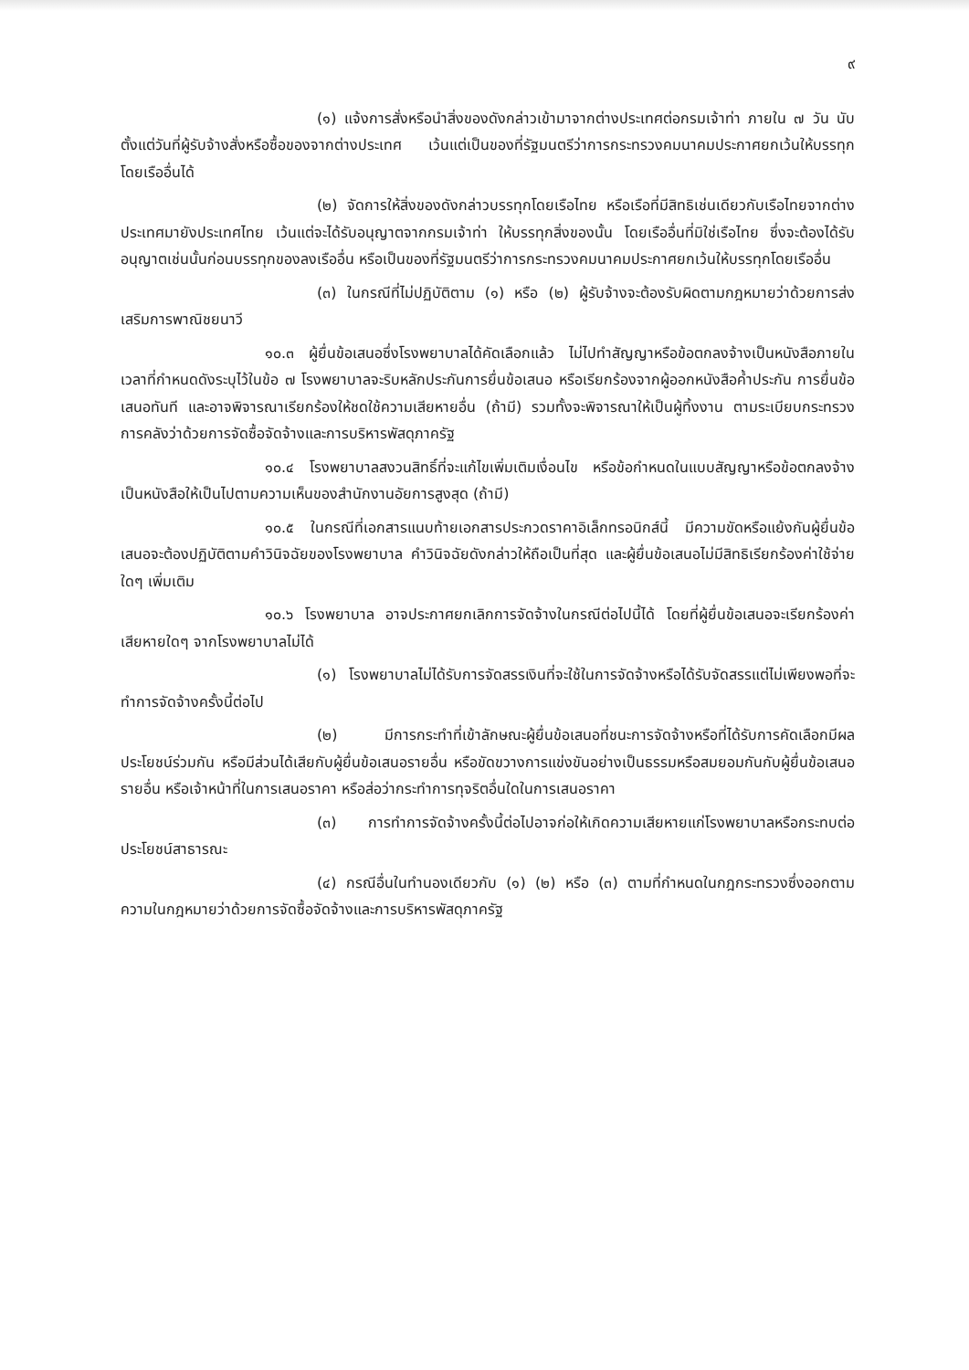๙
(๑) แจ้งการสั่งหรือนำสิ่งของดังกล่าวเข้ามาจากต่างประเทศต่อกรมเจ้าท่า ภายใน ๗ วัน นับตั้งแต่วันที่ผู้รับจ้างสั่งหรือซื้อของจากต่างประเทศ เว้นแต่เป็นของที่รัฐมนตรีว่าการกระทรวงคมนาคมประกาศยกเว้นให้บรรทุกโดยเรืออื่นได้
(๒) จัดการให้สิ่งของดังกล่าวบรรทุกโดยเรือไทย หรือเรือที่มีสิทธิเช่นเดียวกับเรือไทยจากต่างประเทศมายังประเทศไทย เว้นแต่จะได้รับอนุญาตจากกรมเจ้าท่า ให้บรรทุกสิ่งของนั้น โดยเรืออื่นที่มิใช่เรือไทย ซึ่งจะต้องได้รับอนุญาตเช่นนั้นก่อนบรรทุกของลงเรืออื่น หรือเป็นของที่รัฐมนตรีว่าการกระทรวงคมนาคมประกาศยกเว้นให้บรรทุกโดยเรืออื่น
(๓) ในกรณีที่ไม่ปฏิบัติตาม (๑) หรือ (๒) ผู้รับจ้างจะต้องรับผิดตามกฎหมายว่าด้วยการส่งเสริมการพาณิชยนาวี
๑๐.๓ ผู้ยื่นข้อเสนอซึ่งโรงพยาบาลได้คัดเลือกแล้ว ไม่ไปทำสัญญาหรือข้อตกลงจ้างเป็นหนังสือภายในเวลาที่กำหนดดังระบุไว้ในข้อ ๗ โรงพยาบาลจะริบหลักประกันการยื่นข้อเสนอ หรือเรียกร้องจากผู้ออกหนังสือค้ำประกัน การยื่นข้อเสนอทันที และอาจพิจารณาเรียกร้องให้ชดใช้ความเสียหายอื่น (ถ้ามี) รวมทั้งจะพิจารณาให้เป็นผู้ทิ้งงาน ตามระเบียบกระทรวงการคลังว่าด้วยการจัดซื้อจัดจ้างและการบริหารพัสดุภาครัฐ
๑๐.๔ โรงพยาบาลสงวนสิทธิ์ที่จะแก้ไขเพิ่มเติมเงื่อนไข หรือข้อกำหนดในแบบสัญญาหรือข้อตกลงจ้างเป็นหนังสือให้เป็นไปตามความเห็นของสำนักงานอัยการสูงสุด (ถ้ามี)
๑๐.๕ ในกรณีที่เอกสารแนบท้ายเอกสารประกวดราคาอิเล็กทรอนิกส์นี้ มีความขัดหรือแย้งกันผู้ยื่นข้อเสนอจะต้องปฏิบัติตามคำวินิจฉัยของโรงพยาบาล คำวินิจฉัยดังกล่าวให้ถือเป็นที่สุด และผู้ยื่นข้อเสนอไม่มีสิทธิเรียกร้องค่าใช้จ่ายใดๆ เพิ่มเติม
๑๐.๖ โรงพยาบาล อาจประกาศยกเลิกการจัดจ้างในกรณีต่อไปนี้ได้ โดยที่ผู้ยื่นข้อเสนอจะเรียกร้องค่าเสียหายใดๆ จากโรงพยาบาลไม่ได้
(๑) โรงพยาบาลไม่ได้รับการจัดสรรเงินที่จะใช้ในการจัดจ้างหรือได้รับจัดสรรแต่ไม่เพียงพอที่จะทำการจัดจ้างครั้งนี้ต่อไป
(๒) มีการกระทำที่เข้าลักษณะผู้ยื่นข้อเสนอที่ชนะการจัดจ้างหรือที่ได้รับการคัดเลือกมีผลประโยชน์ร่วมกัน หรือมีส่วนได้เสียกับผู้ยื่นข้อเสนอรายอื่น หรือขัดขวางการแข่งขันอย่างเป็นธรรมหรือสมยอมกันกับผู้ยื่นข้อเสนอรายอื่น หรือเจ้าหน้าที่ในการเสนอราคา หรือส่อว่ากระทำการทุจริตอื่นใดในการเสนอราคา
(๓) การทำการจัดจ้างครั้งนี้ต่อไปอาจก่อให้เกิดความเสียหายแก่โรงพยาบาลหรือกระทบต่อประโยชน์สาธารณะ
(๔) กรณีอื่นในทำนองเดียวกับ (๑) (๒) หรือ (๓) ตามที่กำหนดในกฎกระทรวงซึ่งออกตามความในกฎหมายว่าด้วยการจัดซื้อจัดจ้างและการบริหารพัสดุภาครัฐ